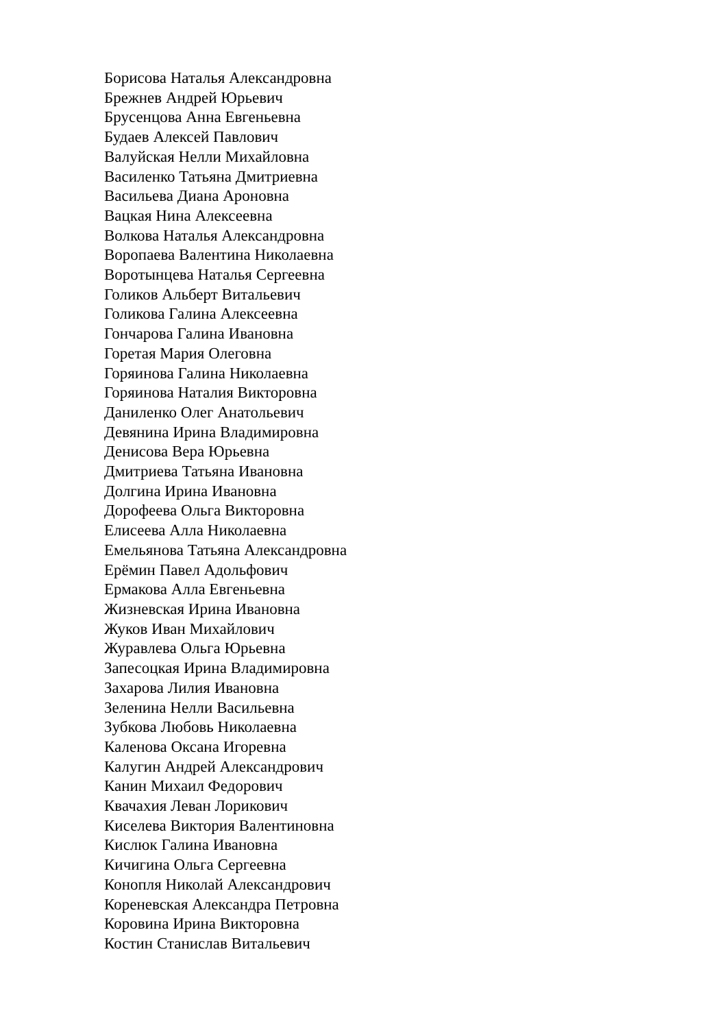Борисова Наталья Александровна
Брежнев Андрей Юрьевич
Брусенцова Анна Евгеньевна
Будаев Алексей Павлович
Валуйская Нелли Михайловна
Василенко Татьяна Дмитриевна
Васильева Диана Ароновна
Вацкая Нина Алексеевна
Волкова Наталья Александровна
Воропаева Валентина Николаевна
Воротынцева Наталья Сергеевна
Голиков Альберт Витальевич
Голикова Галина Алексеевна
Гончарова Галина Ивановна
Горетая Мария Олеговна
Горяинова Галина Николаевна
Горяинова Наталия Викторовна
Даниленко Олег Анатольевич
Девянина Ирина Владимировна
Денисова Вера Юрьевна
Дмитриева Татьяна Ивановна
Долгина Ирина Ивановна
Дорофеева Ольга Викторовна
Елисеева Алла Николаевна
Емельянова Татьяна Александровна
Ерёмин Павел Адольфович
Ермакова Алла Евгеньевна
Жизневская Ирина Ивановна
Жуков Иван Михайлович
Журавлева Ольга Юрьевна
Запесоцкая Ирина Владимировна
Захарова Лилия Ивановна
Зеленина Нелли Васильевна
Зубкова Любовь Николаевна
Каленова Оксана Игоревна
Калугин Андрей Александрович
Канин Михаил Федорович
Квачахия Леван Лорикович
Киселева Виктория Валентиновна
Кислюк Галина Ивановна
Кичигина Ольга Сергеевна
Конопля Николай Александрович
Кореневская Александра Петровна
Коровина Ирина Викторовна
Костин Станислав Витальевич